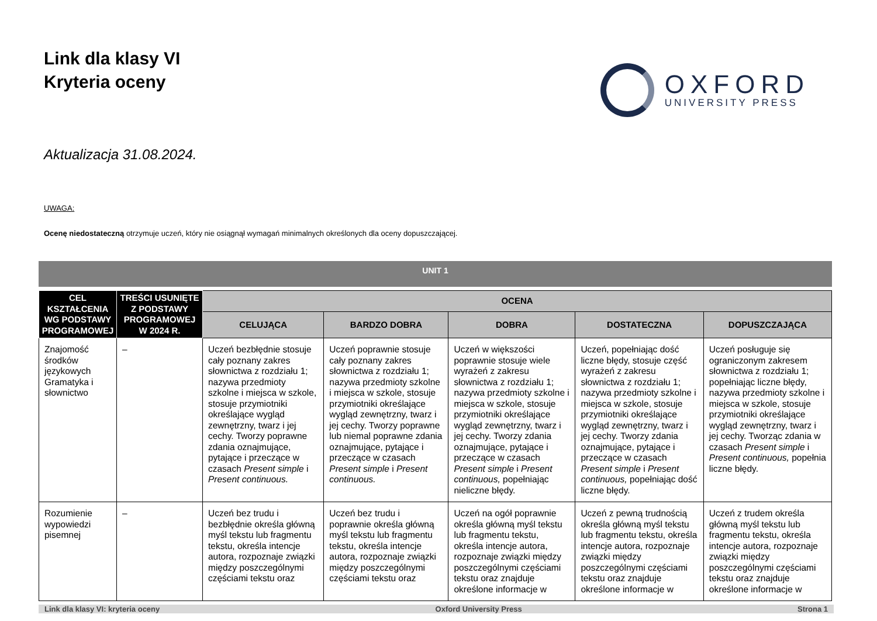Link dla klasy VI
Kryteria oceny
OXFORD
UNIVERSITY PRESS
Aktualizacja 31.08.2024.
UWAGA:
Ocenę niedostateczną otrzymuje uczeń, który nie osiągnął wymagań minimalnych określonych dla oceny dopuszczającej.
UNIT 1
| CEL KSZTAŁCENIA WG PODSTAWY PROGRAMOWEJ | TREŚCI USUNIĘTE Z PODSTAWY PROGRAMOWEJ W 2024 R. | OCENA | | | | |
| --- | --- | --- | --- | --- | --- | --- |
| | | CELUJĄCA | BARDZO DOBRA | DOBRA | DOSTATECZNA | DOPUSZCZAJĄCA |
| Znajomość środków językowych Gramatyka i słownictwo | – | Uczeń bezbłędnie stosuje cały poznany zakres słownictwa z rozdziału 1; nazywa przedmioty szkolne i miejsca w szkole, stosuje przymiotniki określające wygląd zewnętrzny, twarz i jej cechy. Tworzy poprawne zdania oznajmujące, pytające i przeczące w czasach Present simple i Present continuous. | Uczeń poprawnie stosuje cały poznany zakres słownictwa z rozdziału 1; nazywa przedmioty szkolne i miejsca w szkole, stosuje przymiotniki określające wygląd zewnętrzny, twarz i jej cechy. Tworzy poprawne lub niemal poprawne zdania oznajmujące, pytające i przeczące w czasach Present simple i Present continuous. | Uczeń w większości poprawnie stosuje wiele wyrażeń z zakresu słownictwa z rozdziału 1; nazywa przedmioty szkolne i miejsca w szkole, stosuje przymiotniki określające wygląd zewnętrzny, twarz i jej cechy. Tworzy zdania oznajmujące, pytające i przeczące w czasach Present simple i Present continuous, popełniając nieliczne błędy. | Uczeń, popełniając dość liczne błędy, stosuje część wyrażeń z zakresu słownictwa z rozdziału 1; nazywa przedmioty szkolne i miejsca w szkole, stosuje przymiotniki określające wygląd zewnętrzny, twarz i jej cechy. Tworzy zdania oznajmujące, pytające i przeczące w czasach Present simple i Present continuous, popełniając dość liczne błędy. | Uczeń posługuje się ograniczonym zakresem słownictwa z rozdziału 1; popełniając liczne błędy, nazywa przedmioty szkolne i miejsca w szkole, stosuje przymiotniki określające wygląd zewnętrzny, twarz i jej cechy. Tworząc zdania w czasach Present simple i Present continuous, popełnia liczne błędy. |
| Rozumienie wypowiedzi pisemnej | – | Uczeń bez trudu i bezbłędnie określa główną myśl tekstu lub fragmentu tekstu, określa intencje autora, rozpoznaje związki między poszczególnymi częściami tekstu oraz | Uczeń bez trudu i poprawnie określa główną myśl tekstu lub fragmentu tekstu, określa intencje autora, rozpoznaje związki między poszczególnymi częściami tekstu oraz | Uczeń na ogół poprawnie określa główną myśl tekstu lub fragmentu tekstu, określa intencje autora, rozpoznaje związki między poszczególnymi częściami tekstu oraz znajduje określone informacje w | Uczeń z pewną trudnością określa główną myśl tekstu lub fragmentu tekstu, określa intencje autora, rozpoznaje związki między poszczególnymi częściami tekstu oraz znajduje określone informacje w | Uczeń z trudem określa główną myśl tekstu lub fragmentu tekstu, określa intencje autora, rozpoznaje związki między poszczególnymi częściami tekstu oraz znajduje określone informacje w |
Link dla klasy VI: kryteria oceny Oxford University Press Strona 1